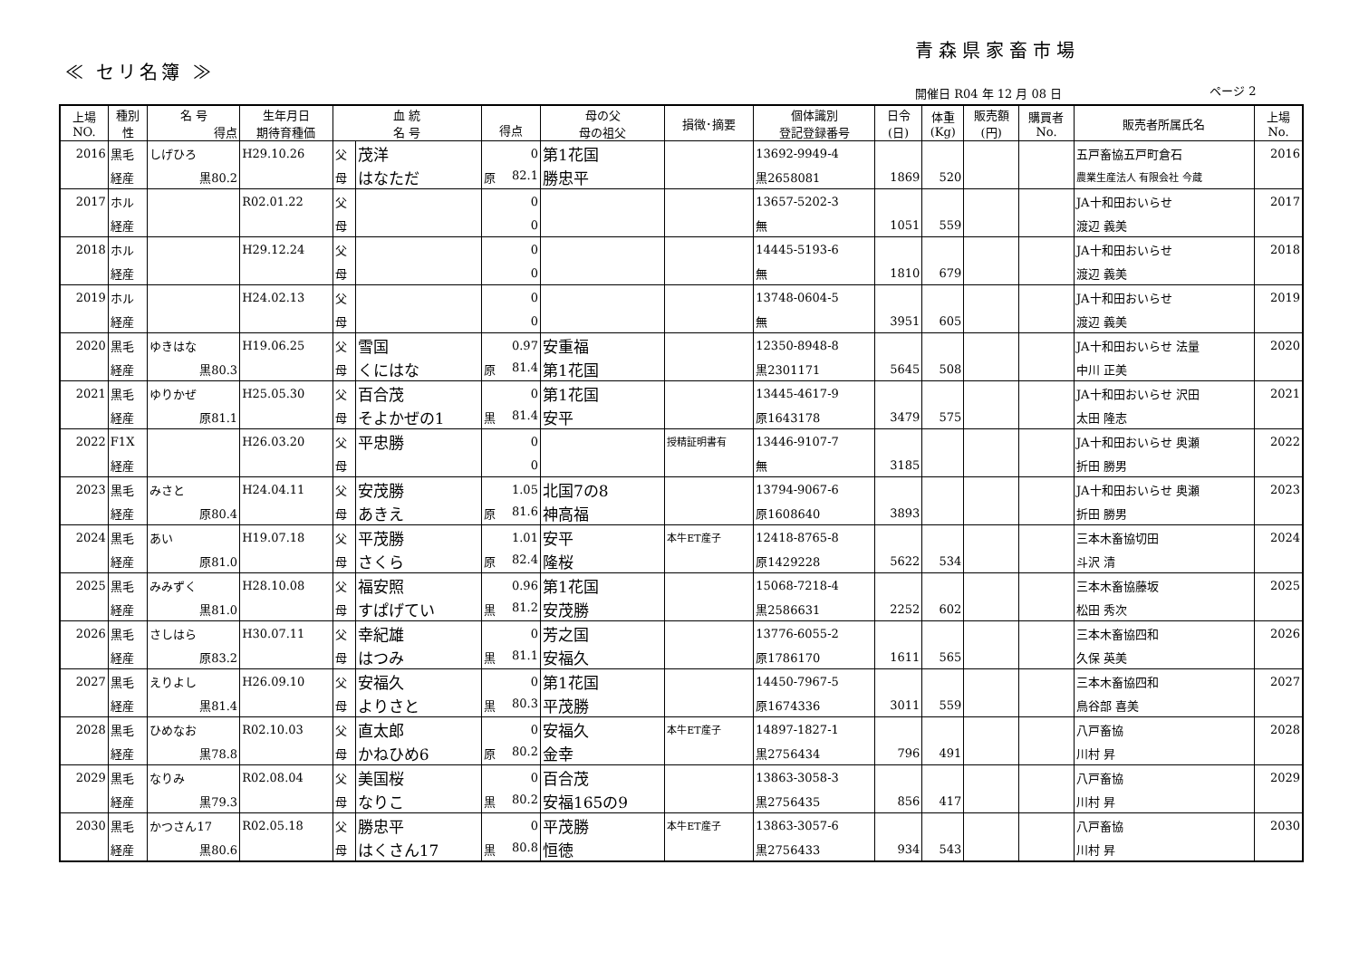青森県家畜市場
≪ セリ名簿 ≫
開催日 R04 年 12 月 08 日 ページ 2
| 上場 NO. | 種別 性 | 名 号 得点 | 生年月日 期待育種価 | 血 統 名 号 | | 得点 | 母の父 母の祖父 | 損徴･摘要 | 個体識別 登記登録番号 | 日令 (日) | 体重 (Kg) | 販売額 (円) | 購買者 No. | 販売者所属氏名 | 上場 No. |
| --- | --- | --- | --- | --- | --- | --- | --- | --- | --- | --- | --- | --- | --- | --- | --- |
| 2016 | 黒毛 | しげひろ | H29.10.26 | 父 | 茂洋 | 0 | 第1花国 | | 13692-9949-4 | | | | | 五戸畜協五戸町倉石 | 2016 |
| | 経産 | 黒80.2 | | 母 | はなただ | 原 82.1 | 勝忠平 | | 黒2658081 | 1869 | 520 | | | 農業生産法人 有限会社 今蔵 | |
| 2017 | ホル | | R02.01.22 | 父 | | 0 | | | 13657-5202-3 | | | | | JA十和田おいらせ | 2017 |
| | 経産 | | | 母 | | 0 | | | 無 | 1051 | 559 | | | 渡辺 義美 | |
| 2018 | ホル | | H29.12.24 | 父 | | 0 | | | 14445-5193-6 | | | | | JA十和田おいらせ | 2018 |
| | 経産 | | | 母 | | 0 | | | 無 | 1810 | 679 | | | 渡辺 義美 | |
| 2019 | ホル | | H24.02.13 | 父 | | 0 | | | 13748-0604-5 | | | | | JA十和田おいらせ | 2019 |
| | 経産 | | | 母 | | 0 | | | 無 | 3951 | 605 | | | 渡辺 義美 | |
| 2020 | 黒毛 | ゆきはな | H19.06.25 | 父 | 雪国 | 0.97 | 安重福 | | 12350-8948-8 | | | | | JA十和田おいらせ 法量 | 2020 |
| | 経産 | 黒80.3 | | 母 | くにはな | 原 81.4 | 第1花国 | | 黒2301171 | 5645 | 508 | | | 中川 正美 | |
| 2021 | 黒毛 | ゆりかぜ | H25.05.30 | 父 | 百合茂 | 0 | 第1花国 | | 13445-4617-9 | | | | | JA十和田おいらせ 沢田 | 2021 |
| | 経産 | 原81.1 | | 母 | そよかぜの1 | 黒 81.4 | 安平 | | 原1643178 | 3479 | 575 | | | 太田 隆志 | |
| 2022 | F1X | | H26.03.20 | 父 | 平忠勝 | 0 | | 授精証明書有 | 13446-9107-7 | | | | | JA十和田おいらせ 奥瀬 | 2022 |
| | 経産 | | | 母 | | 0 | | | 無 | 3185 | | | | 折田 勝男 | |
| 2023 | 黒毛 | みさと | H24.04.11 | 父 | 安茂勝 | 1.05 | 北国7の8 | | 13794-9067-6 | | | | | JA十和田おいらせ 奥瀬 | 2023 |
| | 経産 | 原80.4 | | 母 | あきえ | 原 81.6 | 神高福 | | 原1608640 | 3893 | | | | 折田 勝男 | |
| 2024 | 黒毛 | あい | H19.07.18 | 父 | 平茂勝 | 1.01 | 安平 | 本牛ET産子 | 12418-8765-8 | | | | | 三本木畜協切田 | 2024 |
| | 経産 | 原81.0 | | 母 | さくら | 原 82.4 | 隆桜 | | 原1429228 | 5622 | 534 | | | 斗沢 清 | |
| 2025 | 黒毛 | みみずく | H28.10.08 | 父 | 福安照 | 0.96 | 第1花国 | | 15068-7218-4 | | | | | 三本木畜協藤坂 | 2025 |
| | 経産 | 黒81.0 | | 母 | すぱげてい | 黒 81.2 | 安茂勝 | | 黒2586631 | 2252 | 602 | | | 松田 秀次 | |
| 2026 | 黒毛 | さしはら | H30.07.11 | 父 | 幸紀雄 | 0 | 芳之国 | | 13776-6055-2 | | | | | 三本木畜協四和 | 2026 |
| | 経産 | 原83.2 | | 母 | はつみ | 黒 81.1 | 安福久 | | 原1786170 | 1611 | 565 | | | 久保 英美 | |
| 2027 | 黒毛 | えりよし | H26.09.10 | 父 | 安福久 | 0 | 第1花国 | | 14450-7967-5 | | | | | 三本木畜協四和 | 2027 |
| | 経産 | 黒81.4 | | 母 | よりさと | 黒 80.3 | 平茂勝 | | 原1674336 | 3011 | 559 | | | 鳥谷部 喜美 | |
| 2028 | 黒毛 | ひめなお | R02.10.03 | 父 | 直太郎 | 0 | 安福久 | 本牛ET産子 | 14897-1827-1 | | | | | 八戸畜協 | 2028 |
| | 経産 | 黒78.8 | | 母 | かねひめ6 | 原 80.2 | 金幸 | | 黒2756434 | 796 | 491 | | | 川村 昇 | |
| 2029 | 黒毛 | なりみ | R02.08.04 | 父 | 美国桜 | 0 | 百合茂 | | 13863-3058-3 | | | | | 八戸畜協 | 2029 |
| | 経産 | 黒79.3 | | 母 | なりこ | 黒 80.2 | 安福165の9 | | 黒2756435 | 856 | 417 | | | 川村 昇 | |
| 2030 | 黒毛 | かつさん17 | R02.05.18 | 父 | 勝忠平 | 0 | 平茂勝 | 本牛ET産子 | 13863-3057-6 | | | | | 八戸畜協 | 2030 |
| | 経産 | 黒80.6 | | 母 | はくさん17 | 黒 80.8 | 恒徳 | | 黒2756433 | 934 | 543 | | | 川村 昇 | |